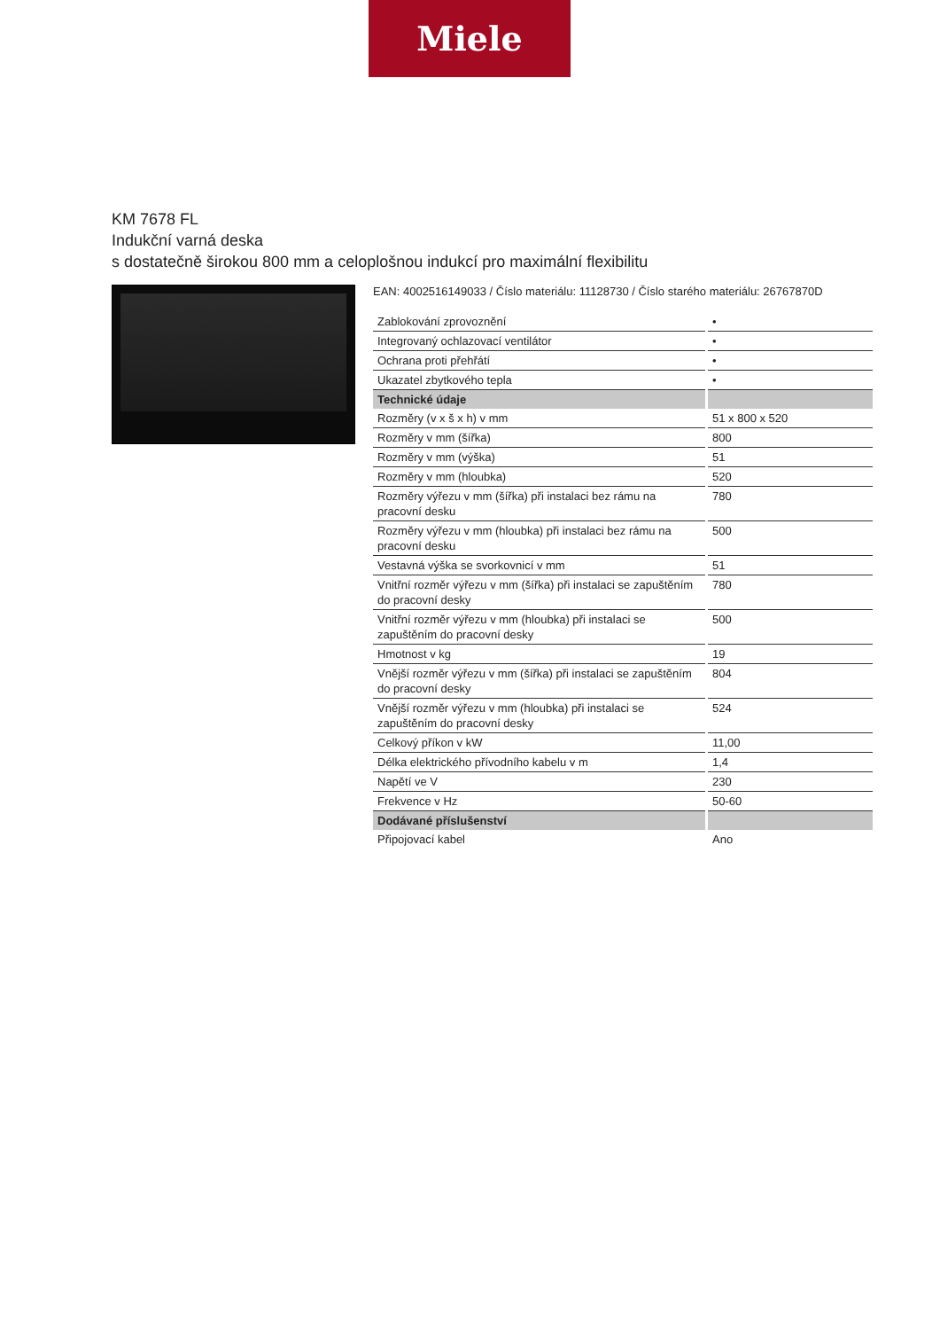Miele
KM 7678 FL
Indukční varná deska
s dostatečně širokou 800 mm a celoplošnou indukcí pro maximální flexibilitu
EAN: 4002516149033 / Číslo materiálu: 11128730 / Číslo starého materiálu: 26767870D
| Zablokování zprovoznění | • |
| Integrovaný ochlazovací ventilátor | • |
| Ochrana proti přehřátí | • |
| Ukazatel zbytkového tepla | • |
| Technické údaje | |
| Rozměry (v x š x h) v mm | 51 x 800 x 520 |
| Rozměry v mm (šířka) | 800 |
| Rozměry v mm (výška) | 51 |
| Rozměry v mm (hloubka) | 520 |
| Rozměry výřezu v mm (šířka) při instalaci bez rámu na pracovní desku | 780 |
| Rozměry výřezu v mm (hloubka) při instalaci bez rámu na pracovní desku | 500 |
| Vestavná výška se svorkovnicí v mm | 51 |
| Vnitřní rozměr výřezu v mm (šířka) při instalaci se zapuštěním do pracovní desky | 780 |
| Vnitřní rozměr výřezu v mm (hloubka) při instalaci se zapuštěním do pracovní desky | 500 |
| Hmotnost v kg | 19 |
| Vnější rozměr výřezu v mm (šířka) při instalaci se zapuštěním do pracovní desky | 804 |
| Vnější rozměr výřezu v mm (hloubka) při instalaci se zapuštěním do pracovní desky | 524 |
| Celkový příkon v kW | 11,00 |
| Délka elektrického přívodního kabelu v m | 1,4 |
| Napětí ve V | 230 |
| Frekvence v Hz | 50-60 |
| Dodávané příslušenství | |
| Připojovací kabel | Ano |